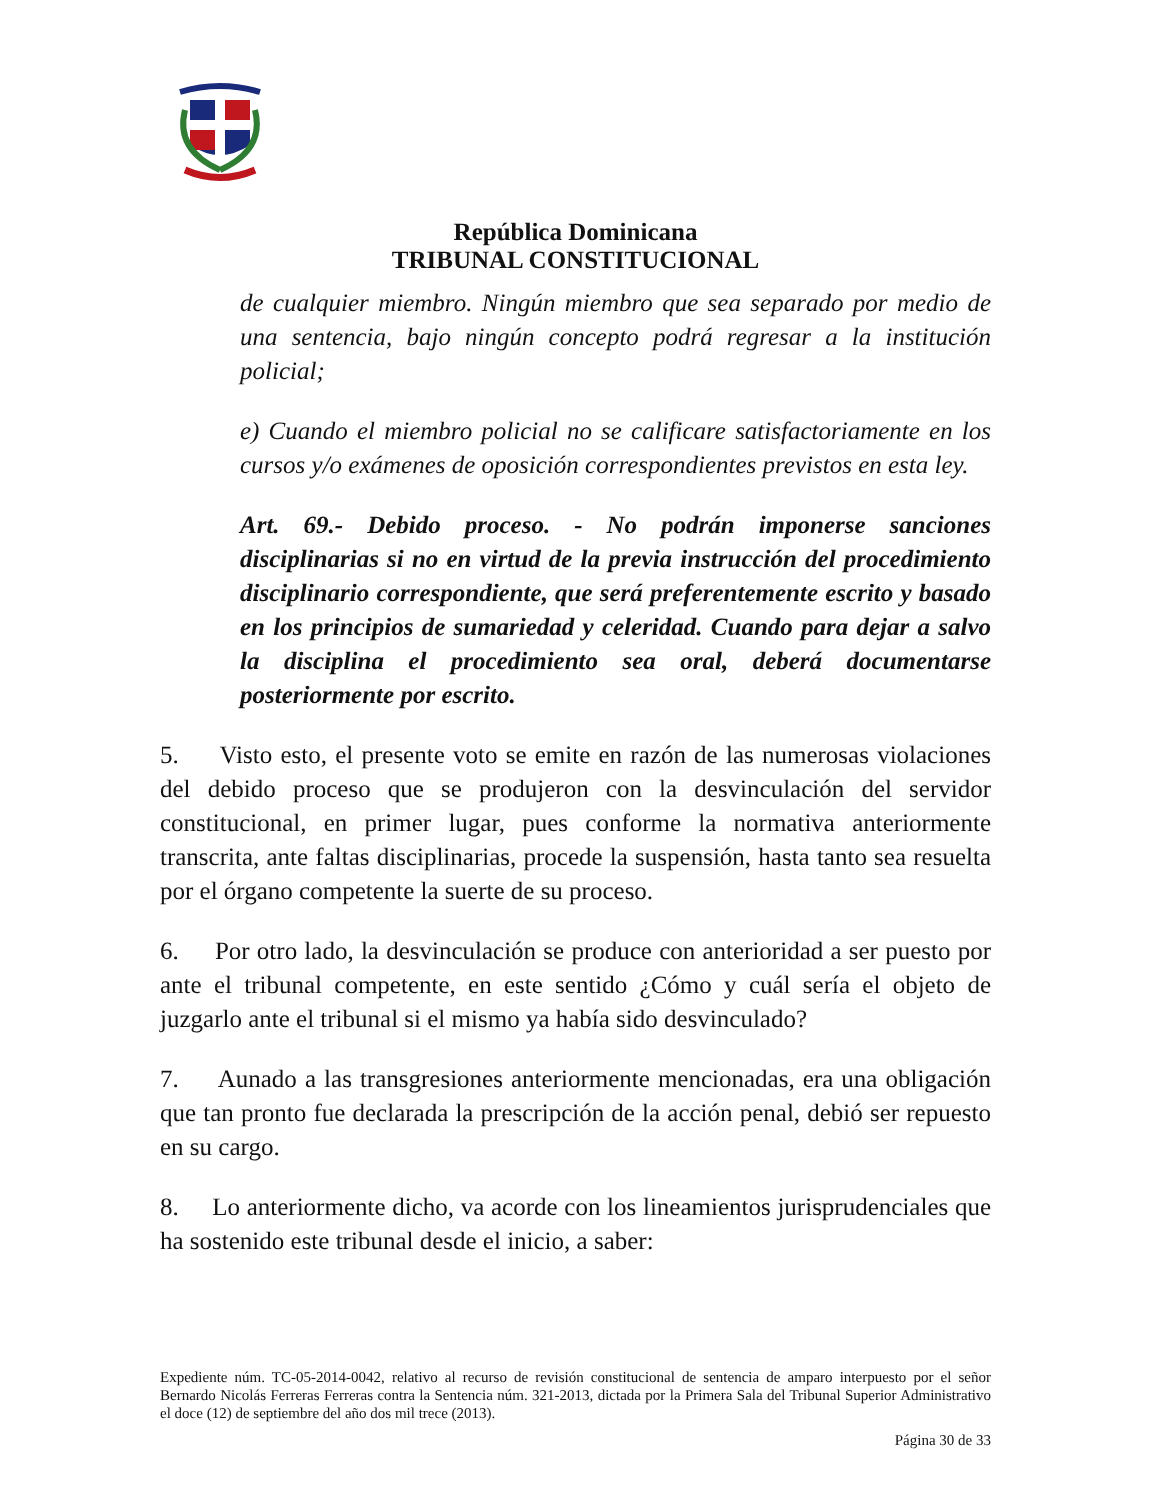República Dominicana
TRIBUNAL CONSTITUCIONAL
de cualquier miembro. Ningún miembro que sea separado por medio de una sentencia, bajo ningún concepto podrá regresar a la institución policial;
e) Cuando el miembro policial no se calificare satisfactoriamente en los cursos y/o exámenes de oposición correspondientes previstos en esta ley.
Art. 69.- Debido proceso. - No podrán imponerse sanciones disciplinarias si no en virtud de la previa instrucción del procedimiento disciplinario correspondiente, que será preferentemente escrito y basado en los principios de sumariedad y celeridad. Cuando para dejar a salvo la disciplina el procedimiento sea oral, deberá documentarse posteriormente por escrito.
5. Visto esto, el presente voto se emite en razón de las numerosas violaciones del debido proceso que se produjeron con la desvinculación del servidor constitucional, en primer lugar, pues conforme la normativa anteriormente transcrita, ante faltas disciplinarias, procede la suspensión, hasta tanto sea resuelta por el órgano competente la suerte de su proceso.
6. Por otro lado, la desvinculación se produce con anterioridad a ser puesto por ante el tribunal competente, en este sentido ¿Cómo y cuál sería el objeto de juzgarlo ante el tribunal si el mismo ya había sido desvinculado?
7. Aunado a las transgresiones anteriormente mencionadas, era una obligación que tan pronto fue declarada la prescripción de la acción penal, debió ser repuesto en su cargo.
8. Lo anteriormente dicho, va acorde con los lineamientos jurisprudenciales que ha sostenido este tribunal desde el inicio, a saber:
Expediente núm. TC-05-2014-0042, relativo al recurso de revisión constitucional de sentencia de amparo interpuesto por el señor Bernardo Nicolás Ferreras Ferreras contra la Sentencia núm. 321-2013, dictada por la Primera Sala del Tribunal Superior Administrativo el doce (12) de septiembre del año dos mil trece (2013).
Página 30 de 33